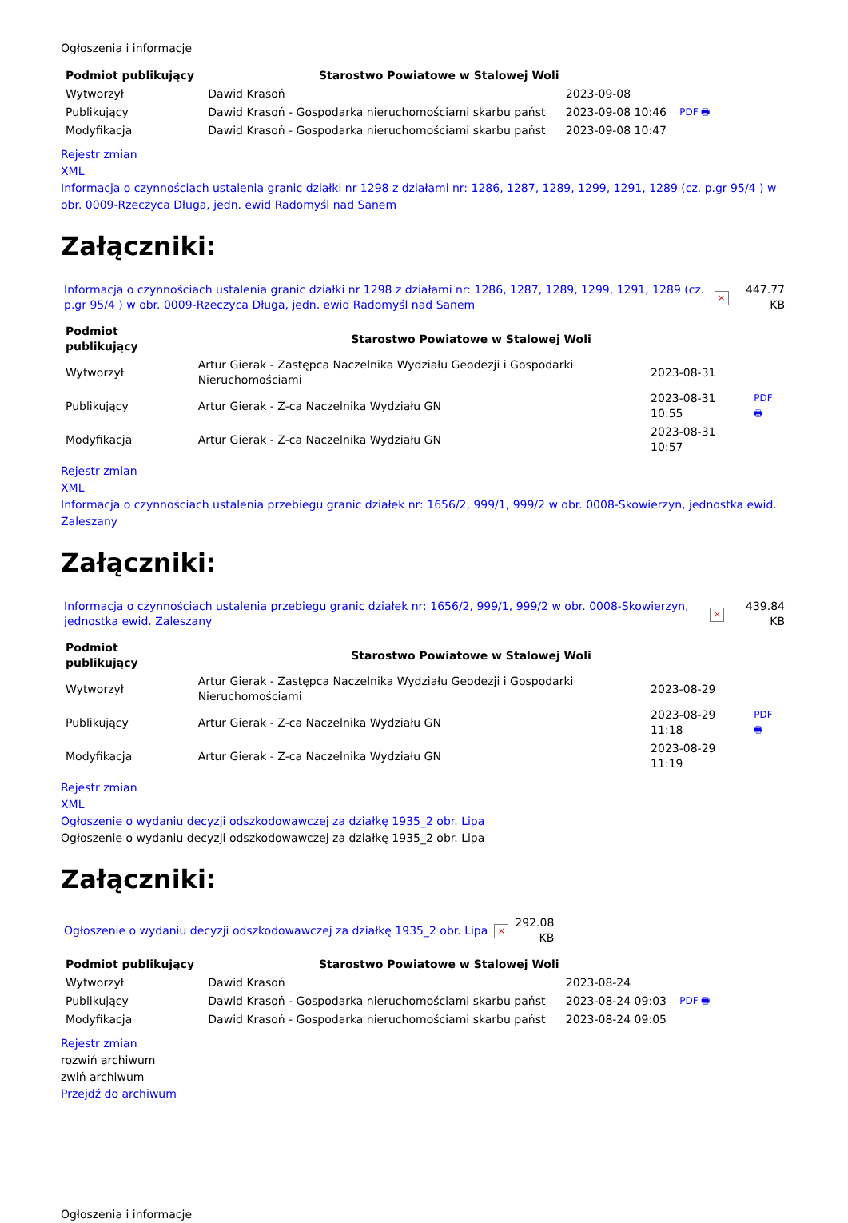Ogłoszenia i informacje
| Podmiot publikujący | Starostwo Powiatowe w Stalowej Woli | | |
| Wytworzył | Dawid Krasoń | 2023-09-08 | PDF 🖶 |
| Publikujący | Dawid Krasoń - Gospodarka nieruchomościami skarbu państ | 2023-09-08 10:46 | |
| Modyfikacja | Dawid Krasoń - Gospodarka nieruchomościami skarbu państ | 2023-09-08 10:47 | |
Rejestr zmian
XML
Informacja o czynnościach ustalenia granic działki nr 1298 z działami nr: 1286, 1287, 1289, 1299, 1291, 1289 (cz. p.gr 95/4 ) w obr. 0009-Rzeczyca Długa, jedn. ewid Radomyśl nad Sanem
Załączniki:
| Informacja o czynnościach ustalenia granic działki nr 1298 z działami nr: 1286, 1287, 1289, 1299, 1291, 1289 (cz. p.gr 95/4 ) w obr. 0009-Rzeczyca Długa, jedn. ewid Radomyśl nad Sanem | × | 447.77 KB |
| Podmiot publikujący | Starostwo Powiatowe w Stalowej Woli | | |
| Wytworzył | Artur Gierak - Zastępca Naczelnika Wydziału Geodezji i Gospodarki Nieruchomościami | 2023-08-31 | PDF 🖶 |
| Publikujący | Artur Gierak - Z-ca Naczelnika Wydziału GN | 2023-08-31 10:55 | |
| Modyfikacja | Artur Gierak - Z-ca Naczelnika Wydziału GN | 2023-08-31 10:57 | |
Rejestr zmian
XML
Informacja o czynnościach ustalenia przebiegu granic działek nr: 1656/2, 999/1, 999/2 w obr. 0008-Skowierzyn, jednostka ewid. Zaleszany
Załączniki:
| Informacja o czynnościach ustalenia przebiegu granic działek nr: 1656/2, 999/1, 999/2 w obr. 0008-Skowierzyn, jednostka ewid. Zaleszany | × | 439.84 KB |
| Podmiot publikujący | Starostwo Powiatowe w Stalowej Woli | | |
| Wytworzył | Artur Gierak - Zastępca Naczelnika Wydziału Geodezji i Gospodarki Nieruchomościami | 2023-08-29 | PDF 🖶 |
| Publikujący | Artur Gierak - Z-ca Naczelnika Wydziału GN | 2023-08-29 11:18 | |
| Modyfikacja | Artur Gierak - Z-ca Naczelnika Wydziału GN | 2023-08-29 11:19 | |
Rejestr zmian
XML
Ogłoszenie o wydaniu decyzji odszkodowawczej za działkę 1935_2 obr. Lipa
Ogłoszenie o wydaniu decyzji odszkodowawczej za działkę 1935_2 obr. Lipa
Załączniki:
| Ogłoszenie o wydaniu decyzji odszkodowawczej za działkę 1935_2 obr. Lipa | × | 292.08 KB |
| Podmiot publikujący | Starostwo Powiatowe w Stalowej Woli | | |
| Wytworzył | Dawid Krasoń | 2023-08-24 | PDF 🖶 |
| Publikujący | Dawid Krasoń - Gospodarka nieruchomościami skarbu państ | 2023-08-24 09:03 | |
| Modyfikacja | Dawid Krasoń - Gospodarka nieruchomościami skarbu państ | 2023-08-24 09:05 | |
Rejestr zmian
rozwiń archiwum
zwiń archiwum
Przejdź do archiwum
Ogłoszenia i informacje